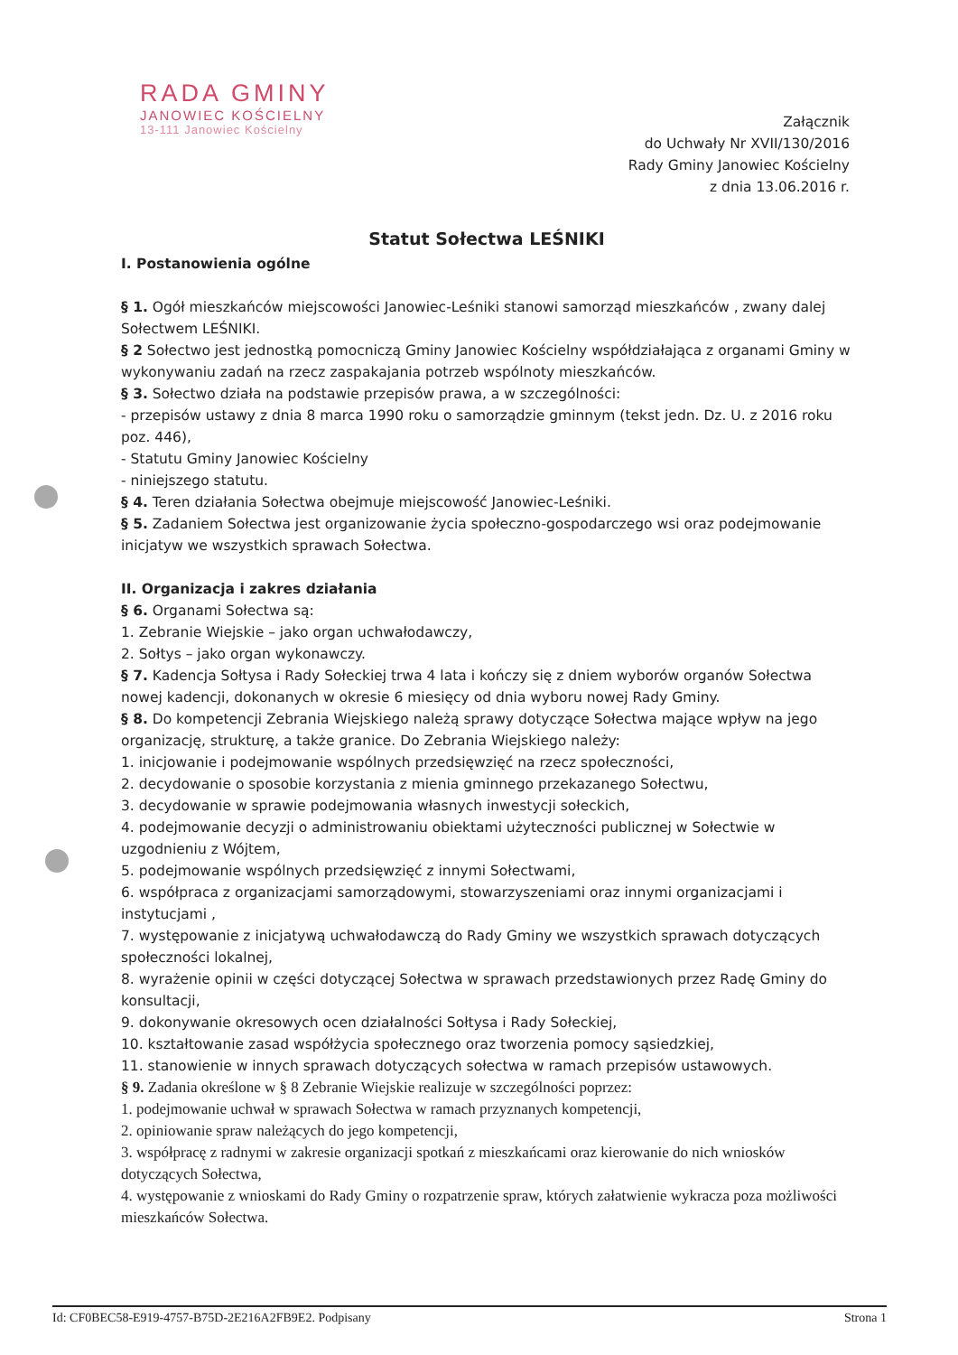RADA GMINY
JANOWIEC KOŚCIELNY
13-111 Janowiec Kościelny
Załącznik
do Uchwały Nr XVII/130/2016
Rady Gminy Janowiec Kościelny
z dnia 13.06.2016 r.
Statut Sołectwa LEŚNIKI
I. Postanowienia ogólne
§ 1. Ogół mieszkańców miejscowości Janowiec-Leśniki stanowi samorząd mieszkańców , zwany dalej Sołectwem LEŚNIKI.
§ 2 Sołectwo jest jednostką pomocniczą Gminy Janowiec Kościelny współdziałająca z organami Gminy w wykonywaniu zadań na rzecz zaspakajania potrzeb wspólnoty mieszkańców.
§ 3. Sołectwo działa na podstawie przepisów prawa, a w szczególności:
- przepisów ustawy z dnia 8 marca 1990 roku o samorządzie gminnym (tekst jedn. Dz. U. z 2016 roku poz. 446),
- Statutu Gminy Janowiec Kościelny
- niniejszego statutu.
§ 4. Teren działania Sołectwa obejmuje miejscowość Janowiec-Leśniki.
§ 5. Zadaniem Sołectwa jest organizowanie życia społeczno-gospodarczego wsi oraz podejmowanie inicjatyw we wszystkich sprawach Sołectwa.
II. Organizacja i zakres działania
§ 6. Organami Sołectwa są:
1. Zebranie Wiejskie – jako organ uchwałodawczy,
2. Sołtys – jako organ wykonawczy.
§ 7. Kadencja Sołtysa i Rady Sołeckiej trwa 4 lata i kończy się z dniem wyborów organów Sołectwa nowej kadencji, dokonanych w okresie 6 miesięcy od dnia wyboru nowej Rady Gminy.
§ 8. Do kompetencji Zebrania Wiejskiego należą sprawy dotyczące Sołectwa mające wpływ na jego organizację, strukturę, a także granice. Do Zebrania Wiejskiego należy:
1. inicjowanie i podejmowanie wspólnych przedsięwzięć na rzecz społeczności,
2. decydowanie o sposobie korzystania z mienia gminnego przekazanego Sołectwu,
3. decydowanie w sprawie podejmowania własnych inwestycji sołeckich,
4. podejmowanie decyzji o administrowaniu obiektami użyteczności publicznej w Sołectwie w uzgodnieniu z Wójtem,
5. podejmowanie wspólnych przedsięwzięć z innymi Sołectwami,
6. współpraca z organizacjami samorządowymi, stowarzyszeniami oraz innymi organizacjami i instytucjami ,
7. występowanie z inicjatywą uchwałodawczą do Rady Gminy we wszystkich sprawach dotyczących społeczności lokalnej,
8. wyrażenie opinii w części dotyczącej Sołectwa w sprawach przedstawionych przez Radę Gminy do konsultacji,
9. dokonywanie okresowych ocen działalności Sołtysa i Rady Sołeckiej,
10. kształtowanie zasad współżycia społecznego oraz tworzenia pomocy sąsiedzkiej,
11. stanowienie w innych sprawach dotyczących sołectwa w ramach przepisów ustawowych.
§ 9. Zadania określone w § 8 Zebranie Wiejskie realizuje w szczególności poprzez:
1. podejmowanie uchwał w sprawach Sołectwa w ramach przyznanych kompetencji,
2. opiniowanie spraw należących do jego kompetencji,
3. współpracę z radnymi w zakresie organizacji spotkań z mieszkańcami oraz kierowanie do nich wniosków dotyczących Sołectwa,
4. występowanie z wnioskami do Rady Gminy o rozpatrzenie spraw, których załatwienie wykracza poza możliwości mieszkańców Sołectwa.
Id: CF0BEC58-E919-4757-B75D-2E216A2FB9E2. Podpisany Strona 1